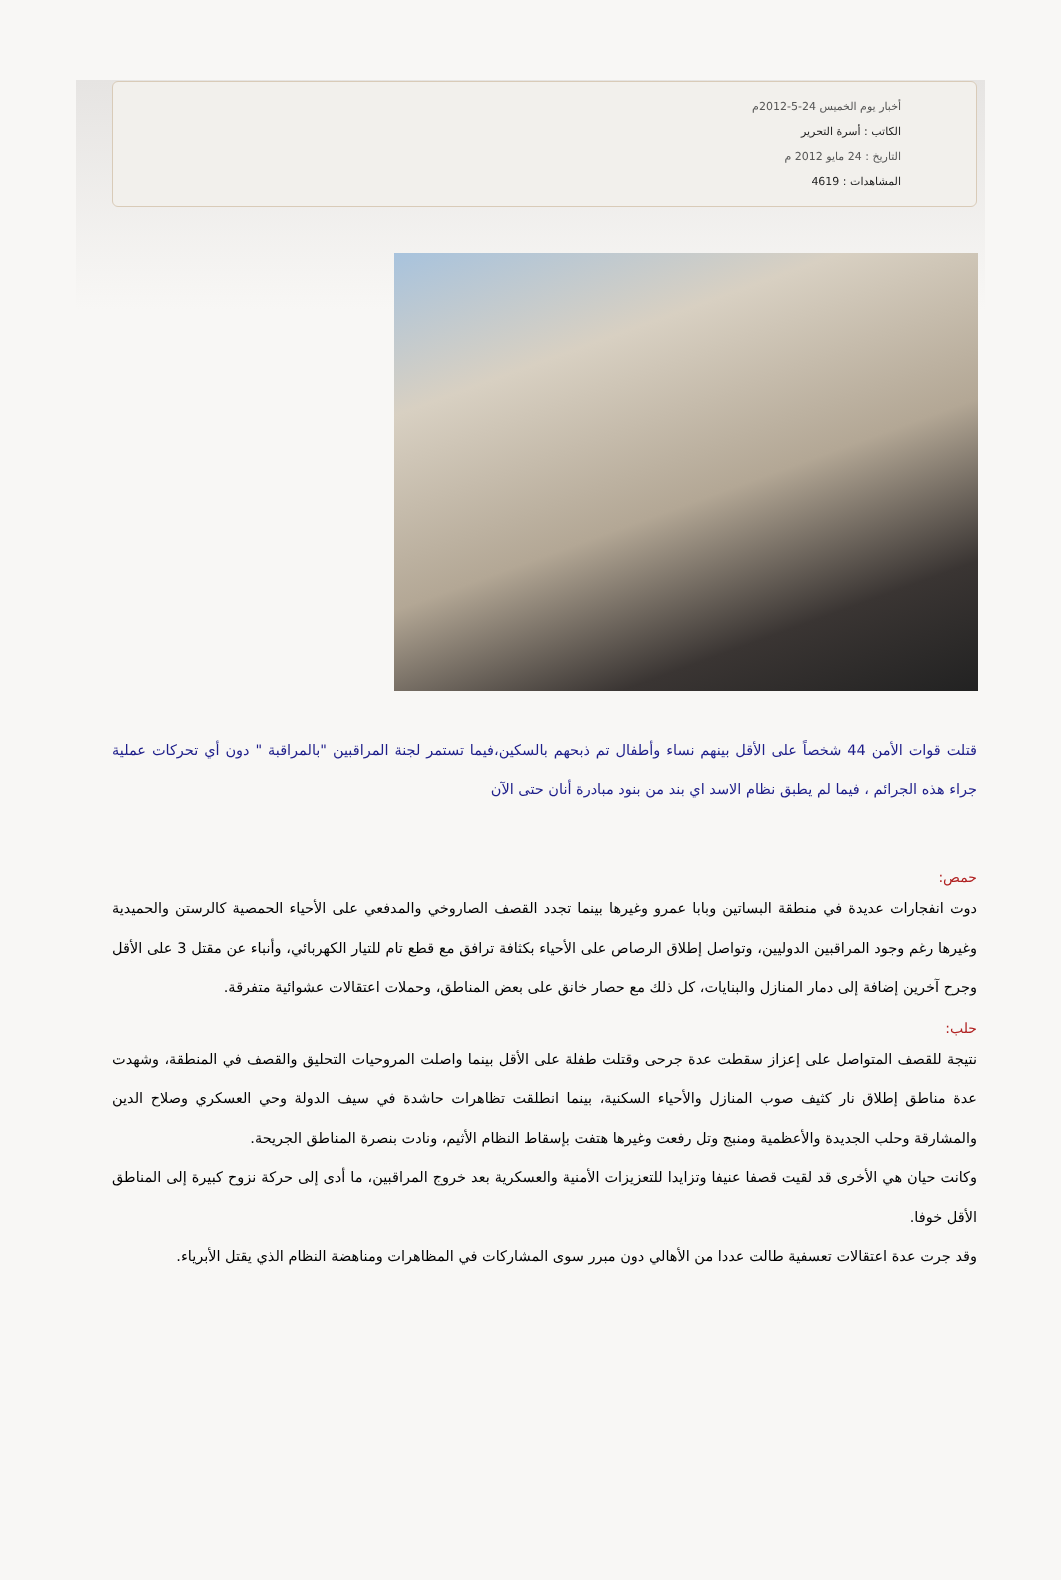أخبار يوم الخميس 24-5-2012م
الكاتب : أسرة التحرير
التاريخ : 24 مايو 2012 م
المشاهدات : 4619
قتلت قوات الأمن 44 شخصاً على الأقل بينهم نساء وأطفال تم ذبحهم بالسكين،فيما تستمر لجنة المراقبين "بالمراقبة " دون أي تحركات عملية جراء هذه الجرائم ، فيما لم يطبق نظام الاسد اي بند من بنود مبادرة أنان حتى الآن
حمص:
دوت انفجارات عديدة في منطقة البساتين وبابا عمرو وغيرها بينما تجدد القصف الصاروخي والمدفعي على الأحياء الحمصية كالرستن والحميدية وغيرها رغم وجود المراقبين الدوليين، وتواصل إطلاق الرصاص على الأحياء بكثافة ترافق مع قطع تام للتيار الكهربائي، وأنباء عن مقتل 3 على الأقل وجرح آخرين إضافة إلى دمار المنازل والبنايات، كل ذلك مع حصار خانق على بعض المناطق، وحملات اعتقالات عشوائية متفرقة.
حلب:
نتيجة للقصف المتواصل على إعزاز سقطت عدة جرحى وقتلت طفلة على الأقل بينما واصلت المروحيات التحليق والقصف في المنطقة، وشهدت عدة مناطق إطلاق نار كثيف صوب المنازل والأحياء السكنية، بينما انطلقت تظاهرات حاشدة في سيف الدولة وحي العسكري وصلاح الدين والمشارقة وحلب الجديدة والأعظمية ومنبج وتل رفعت وغيرها هتفت بإسقاط النظام الأثيم، ونادت بنصرة المناطق الجريحة.
وكانت حيان هي الأخرى قد لقيت قصفا عنيفا وتزايدا للتعزيزات الأمنية والعسكرية بعد خروج المراقبين، ما أدى إلى حركة نزوح كبيرة إلى المناطق الأقل خوفا.
وقد جرت عدة اعتقالات تعسفية طالت عددا من الأهالي دون مبرر سوى المشاركات في المظاهرات ومناهضة النظام الذي يقتل الأبرياء.